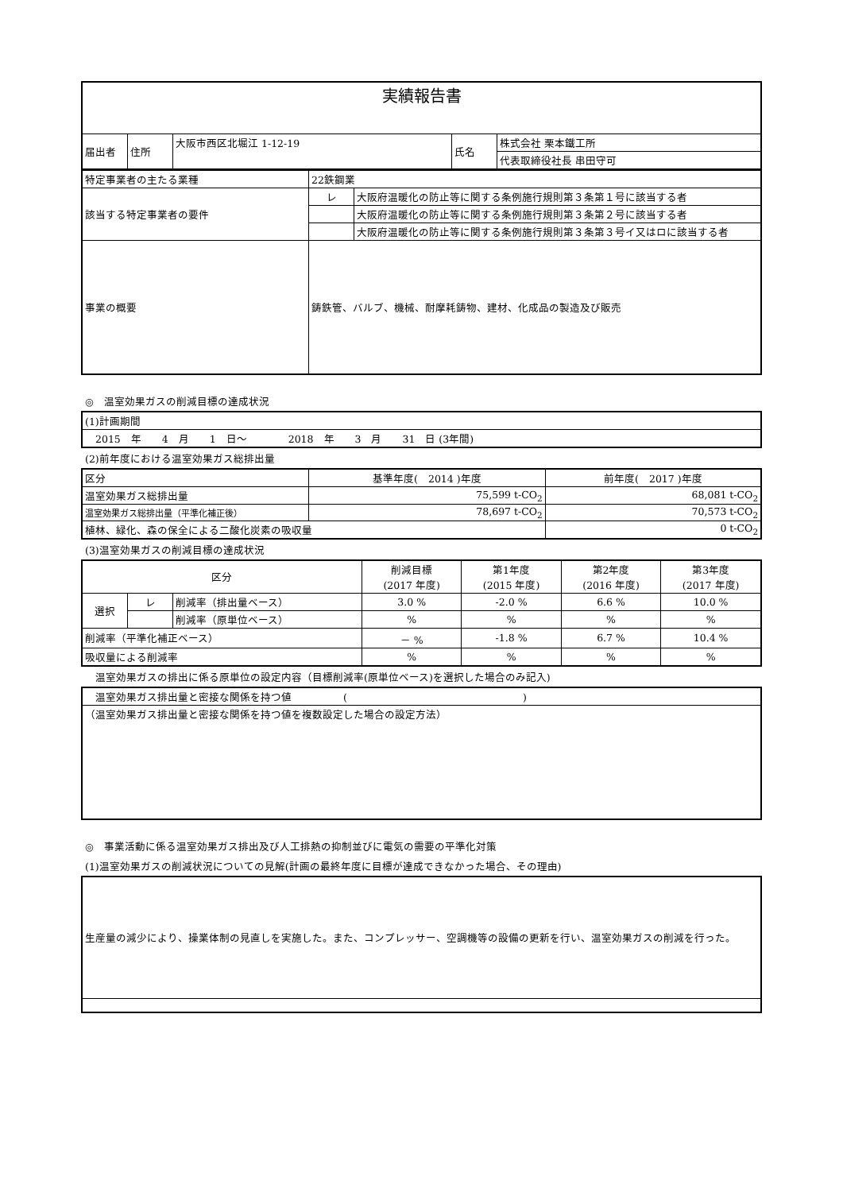| 実績報告書 | | | | |
| 届出者 | 住所 | 大阪市西区北堀江 1-12-19 | 氏名 | 株式会社 栗本鐵工所 |
| | | | | 代表取締役社長 串田守可 |
| 特定事業者の主たる業種 | 22鉄鋼業 | |
| 該当する特定事業者の要件 | レ | 大阪府温暖化の防止等に関する条例施行規則第３条第１号に該当する者 |
| | | 大阪府温暖化の防止等に関する条例施行規則第３条第２号に該当する者 |
| | | 大阪府温暖化の防止等に関する条例施行規則第３条第３号イ又はロに該当する者 |
| 事業の概要 | 鋳鉄管、バルブ、機械、耐摩耗鋳物、建材、化成品の製造及び販売 | |
◎　温室効果ガスの削減目標の達成状況
| (1)計画期間 |
| 2015 年 4 月 1 日～ 2018 年 3 月 31 日 (3年間) |
(2)前年度における温室効果ガス総排出量
| 区分 | 基準年度( 2014 )年度 | 前年度( 2017 )年度 |
| 温室効果ガス総排出量 | 75,599 t-CO<sub>2</sub> | 68,081 t-CO<sub>2</sub> |
| 温室効果ガス総排出量（平準化補正後） | 78,697 t-CO<sub>2</sub> | 70,573 t-CO<sub>2</sub> |
| 植林、緑化、森の保全による二酸化炭素の吸収量 | | 0 t-CO<sub>2</sub> |
(3)温室効果ガスの削減目標の達成状況
| 区分 | | | 削減目標 (2017 年度) | 第1年度 (2015 年度) | 第2年度 (2016 年度) | 第3年度 (2017 年度) |
| --- | --- | --- | --- | --- | --- | --- |
| 選択 | レ | 削減率（排出量ベース） | 3.0 % | -2.0 % | 6.6 % | 10.0 % |
| | | 削減率（原単位ベース） | % | % | % | % |
| 削減率（平準化補正ベース） | | | － % | -1.8 % | 6.7 % | 10.4 % |
| 吸収量による削減率 | | | % | % | % | % |
　温室効果ガスの排出に係る原単位の設定内容（目標削減率(原単位ベース)を選択した場合のみ記入)
| 温室効果ガス排出量と密接な関係を持つ値 ( ) |
| （温室効果ガス排出量と密接な関係を持つ値を複数設定した場合の設定方法） |
◎　事業活動に係る温室効果ガス排出及び人工排熱の抑制並びに電気の需要の平準化対策
(1)温室効果ガスの削減状況についての見解(計画の最終年度に目標が達成できなかった場合、その理由)
| 生産量の減少により、操業体制の見直しを実施した。また、コンプレッサー、空調機等の設備の更新を行い、温室効果ガスの削減を行った。 |